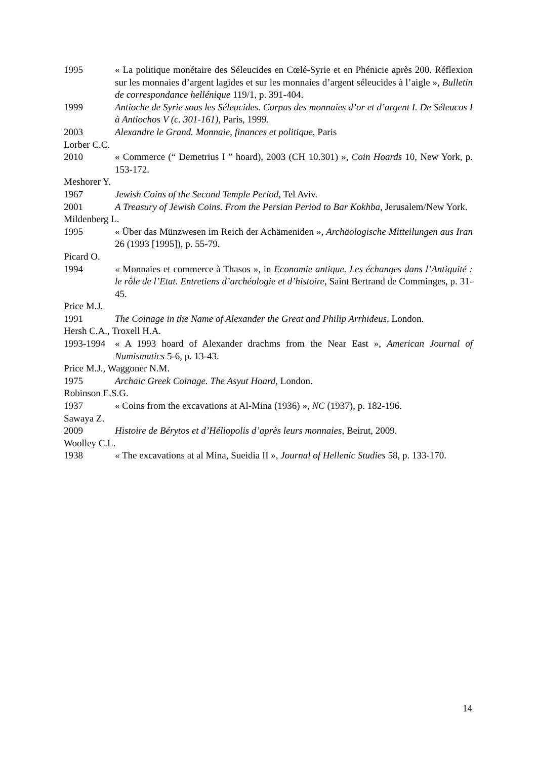1995 « La politique monétaire des Séleucides en Cœlé-Syrie et en Phénicie après 200. Réflexion sur les monnaies d’argent lagides et sur les monnaies d’argent séleucides à l’aigle », Bulletin de correspondance hellénique 119/1, p. 391-404.
1999 Antioche de Syrie sous les Séleucides. Corpus des monnaies d’or et d’argent I. De Séleucos I à Antiochos V (c. 301-161), Paris, 1999.
2003 Alexandre le Grand. Monnaie, finances et politique, Paris
Lorber C.C.
2010 « Commerce (“ Demetrius I ” hoard), 2003 (CH 10.301) », Coin Hoards 10, New York, p. 153-172.
Meshorer Y.
1967 Jewish Coins of the Second Temple Period, Tel Aviv.
2001 A Treasury of Jewish Coins. From the Persian Period to Bar Kokhba, Jerusalem/New York.
Mildenberg L.
1995 « Über das Münzwesen im Reich der Achämeniden », Archäologische Mitteilungen aus Iran 26 (1993 [1995]), p. 55-79.
Picard O.
1994 « Monnaies et commerce à Thasos », in Economie antique. Les échanges dans l’Antiquité : le rôle de l’Etat. Entretiens d’archéologie et d’histoire, Saint Bertrand de Comminges, p. 31-45.
Price M.J.
1991 The Coinage in the Name of Alexander the Great and Philip Arrhideus, London.
Hersh C.A., Troxell H.A.
1993-1994
« A 1993 hoard of Alexander drachms from the Near East », American Journal of Numismatics 5-6, p. 13-43.
Price M.J., Waggoner N.M.
1975 Archaic Greek Coinage. The Asyut Hoard, London.
Robinson E.S.G.
1937 « Coins from the excavations at Al-Mina (1936) », NC (1937), p. 182-196.
Sawaya Z.
2009 Histoire de Bérytos et d’Héliopolis d’après leurs monnaies, Beirut, 2009.
Woolley C.L.
1938 « The excavations at al Mina, Sueidia II », Journal of Hellenic Studies 58, p. 133-170.
14